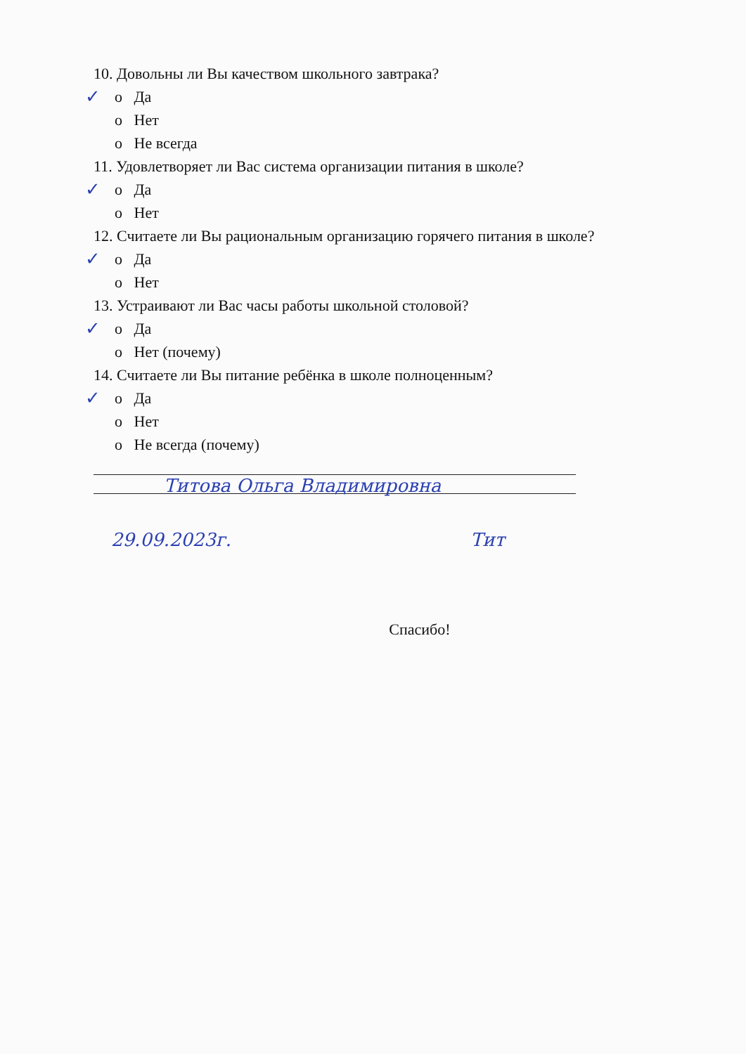10. Довольны ли Вы качеством школьного завтрака?
✓ o Да
o Нет
o Не всегда
11. Удовлетворяет ли Вас система организации питания в школе?
✓ o Да
o Нет
12. Считаете ли Вы рациональным организацию горячего питания в школе?
✓ o Да
o Нет
13. Устраивают ли Вас часы работы школьной столовой?
✓ o Да
o Нет (почему)
14. Считаете ли Вы питание ребёнка в школе полноценным?
✓ o Да
o Нет
o Не всегда (почему)
Титова Ольга Владимировна
29.09.2023г. Тит
Спасибо!